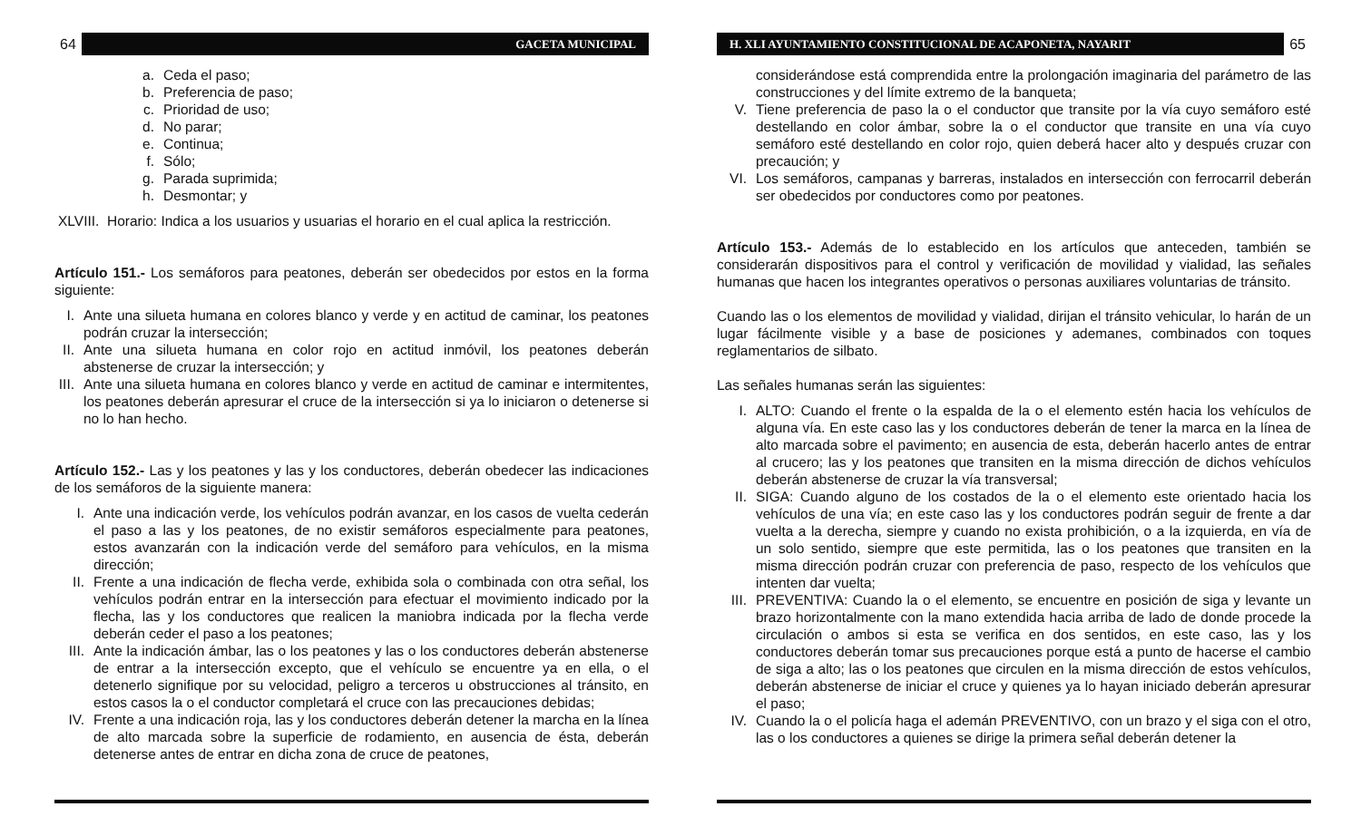64
GACETA MUNICIPAL
a. Ceda el paso;
b. Preferencia de paso;
c. Prioridad de uso;
d. No parar;
e. Continua;
f. Sólo;
g. Parada suprimida;
h. Desmontar; y
XLVIII. Horario: Indica a los usuarios y usuarias el horario en el cual aplica la restricción.
Artículo 151.- Los semáforos para peatones, deberán ser obedecidos por estos en la forma siguiente:
I. Ante una silueta humana en colores blanco y verde y en actitud de caminar, los peatones podrán cruzar la intersección;
II. Ante una silueta humana en color rojo en actitud inmóvil, los peatones deberán abstenerse de cruzar la intersección; y
III. Ante una silueta humana en colores blanco y verde en actitud de caminar e intermitentes, los peatones deberán apresurar el cruce de la intersección si ya lo iniciaron o detenerse si no lo han hecho.
Artículo 152.- Las y los peatones y las y los conductores, deberán obedecer las indicaciones de los semáforos de la siguiente manera:
I. Ante una indicación verde, los vehículos podrán avanzar, en los casos de vuelta cederán el paso a las y los peatones, de no existir semáforos especialmente para peatones, estos avanzarán con la indicación verde del semáforo para vehículos, en la misma dirección;
II. Frente a una indicación de flecha verde, exhibida sola o combinada con otra señal, los vehículos podrán entrar en la intersección para efectuar el movimiento indicado por la flecha, las y los conductores que realicen la maniobra indicada por la flecha verde deberán ceder el paso a los peatones;
III. Ante la indicación ámbar, las o los peatones y las o los conductores deberán abstenerse de entrar a la intersección excepto, que el vehículo se encuentre ya en ella, o el detenerlo signifique por su velocidad, peligro a terceros u obstrucciones al tránsito, en estos casos la o el conductor completará el cruce con las precauciones debidas;
IV. Frente a una indicación roja, las y los conductores deberán detener la marcha en la línea de alto marcada sobre la superficie de rodamiento, en ausencia de ésta, deberán detenerse antes de entrar en dicha zona de cruce de peatones,
H. XLI AYUNTAMIENTO CONSTITUCIONAL DE ACAPONETA, NAYARIT
65
considerándose está comprendida entre la prolongación imaginaria del parámetro de las construcciones y del límite extremo de la banqueta;
V. Tiene preferencia de paso la o el conductor que transite por la vía cuyo semáforo esté destellando en color ámbar, sobre la o el conductor que transite en una vía cuyo semáforo esté destellando en color rojo, quien deberá hacer alto y después cruzar con precaución; y
VI. Los semáforos, campanas y barreras, instalados en intersección con ferrocarril deberán ser obedecidos por conductores como por peatones.
Artículo 153.- Además de lo establecido en los artículos que anteceden, también se considerarán dispositivos para el control y verificación de movilidad y vialidad, las señales humanas que hacen los integrantes operativos o personas auxiliares voluntarias de tránsito.
Cuando las o los elementos de movilidad y vialidad, dirijan el tránsito vehicular, lo harán de un lugar fácilmente visible y a base de posiciones y ademanes, combinados con toques reglamentarios de silbato.
Las señales humanas serán las siguientes:
I. ALTO: Cuando el frente o la espalda de la o el elemento estén hacia los vehículos de alguna vía. En este caso las y los conductores deberán de tener la marca en la línea de alto marcada sobre el pavimento; en ausencia de esta, deberán hacerlo antes de entrar al crucero; las y los peatones que transiten en la misma dirección de dichos vehículos deberán abstenerse de cruzar la vía transversal;
II. SIGA: Cuando alguno de los costados de la o el elemento este orientado hacia los vehículos de una vía; en este caso las y los conductores podrán seguir de frente a dar vuelta a la derecha, siempre y cuando no exista prohibición, o a la izquierda, en vía de un solo sentido, siempre que este permitida, las o los peatones que transiten en la misma dirección podrán cruzar con preferencia de paso, respecto de los vehículos que intenten dar vuelta;
III. PREVENTIVA: Cuando la o el elemento, se encuentre en posición de siga y levante un brazo horizontalmente con la mano extendida hacia arriba de lado de donde procede la circulación o ambos si esta se verifica en dos sentidos, en este caso, las y los conductores deberán tomar sus precauciones porque está a punto de hacerse el cambio de siga a alto; las o los peatones que circulen en la misma dirección de estos vehículos, deberán abstenerse de iniciar el cruce y quienes ya lo hayan iniciado deberán apresurar el paso;
IV. Cuando la o el policía haga el ademán PREVENTIVO, con un brazo y el siga con el otro, las o los conductores a quienes se dirige la primera señal deberán detener la